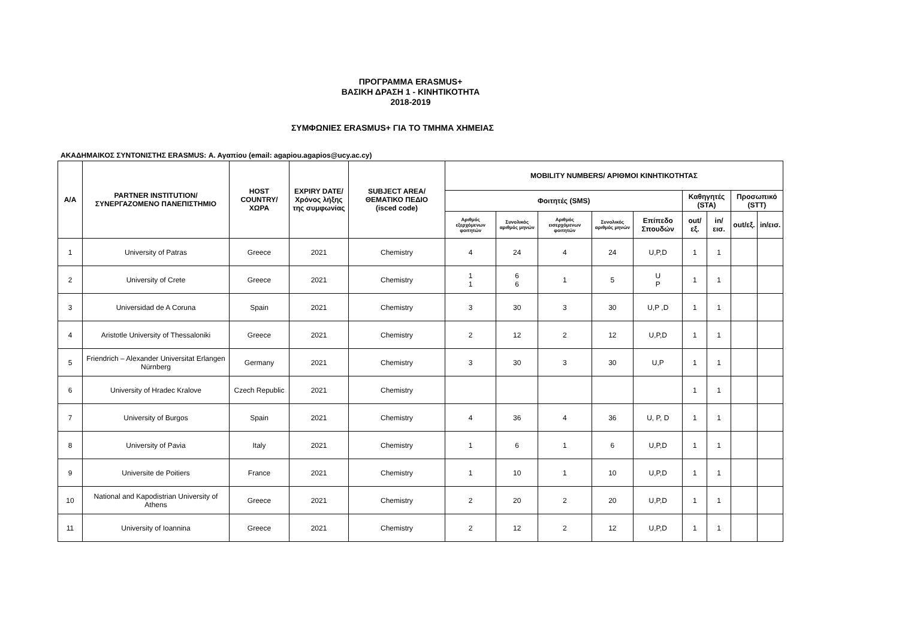ΠΡΟΓΡΑΜΜΑ ERASMUS+
ΒΑΣΙΚΗ ΔΡΑΣΗ 1 - ΚΙΝΗΤΙΚΟΤΗΤΑ
2018-2019
ΣΥΜΦΩΝΙΕΣ ERASMUS+ ΓΙΑ ΤΟ ΤΜΗΜΑ ΧΗΜΕΙΑΣ
ΑΚΑΔΗΜΑΙΚΟΣ ΣΥΝΤΟΝΙΣΤΗΣ ERASMUS: Α. Αγαπίου (email: agapiou.agapios@ucy.ac.cy)
| Α/Α | PARTNER INSTITUTION/ ΣΥΝΕΡΓΑΖΟΜΕΝΟ ΠΑΝΕΠΙΣΤΗΜΙΟ | HOST COUNTRY/ ΧΩΡΑ | EXPIRY DATE/ Χρόνος λήξης της συμφωνίας | SUBJECT AREA/ ΘΕΜΑΤΙΚΟ ΠΕΔΙΟ (isced code) | MOBILITY NUMBERS/ ΑΡΙΘΜΟΙ ΚΙΝΗΤΙΚΟΤΗΤΑΣ | | | | | | | | |
| --- | --- | --- | --- | --- | --- | --- | --- | --- | --- | --- | --- | --- | --- |
| | | | | | Φοιτητές (SMS) | | | | | Καθηγητές (STA) | | Προσωπικό (STT) | |
| | | | | | Αριθμός εξερχόμενων φοιτητών | Συνολικός αριθμός μηνών | Αριθμός εισερχόμενων φοιτητών | Συνολικός αριθμός μηνών | Επίπεδο Σπουδών | out/εξ. | in/εισ. | out/εξ. | in/εισ. |
| 1 | University of Patras | Greece | 2021 | Chemistry | 4 | 24 | 4 | 24 | U,P,D | 1 | 1 | | |
| 2 | University of Crete | Greece | 2021 | Chemistry | 1 1 | 6 6 | 1 | 5 | U P | 1 | 1 | | |
| 3 | Universidad de A Coruna | Spain | 2021 | Chemistry | 3 | 30 | 3 | 30 | U,P ,D | 1 | 1 | | |
| 4 | Aristotle University of Thessaloniki | Greece | 2021 | Chemistry | 2 | 12 | 2 | 12 | U,P,D | 1 | 1 | | |
| 5 | Friendrich – Alexander Universitat Erlangen Nürnberg | Germany | 2021 | Chemistry | 3 | 30 | 3 | 30 | U,P | 1 | 1 | | |
| 6 | University of Hradec Kralove | Czech Republic | 2021 | Chemistry | | | | | | 1 | 1 | | |
| 7 | University of Burgos | Spain | 2021 | Chemistry | 4 | 36 | 4 | 36 | U, P, D | 1 | 1 | | |
| 8 | University of Pavia | Italy | 2021 | Chemistry | 1 | 6 | 1 | 6 | U,P,D | 1 | 1 | | |
| 9 | Universite de Poitiers | France | 2021 | Chemistry | 1 | 10 | 1 | 10 | U,P,D | 1 | 1 | | |
| 10 | National and Kapodistrian University of Athens | Greece | 2021 | Chemistry | 2 | 20 | 2 | 20 | U,P,D | 1 | 1 | | |
| 11 | University of Ioannina | Greece | 2021 | Chemistry | 2 | 12 | 2 | 12 | U,P,D | 1 | 1 | | |